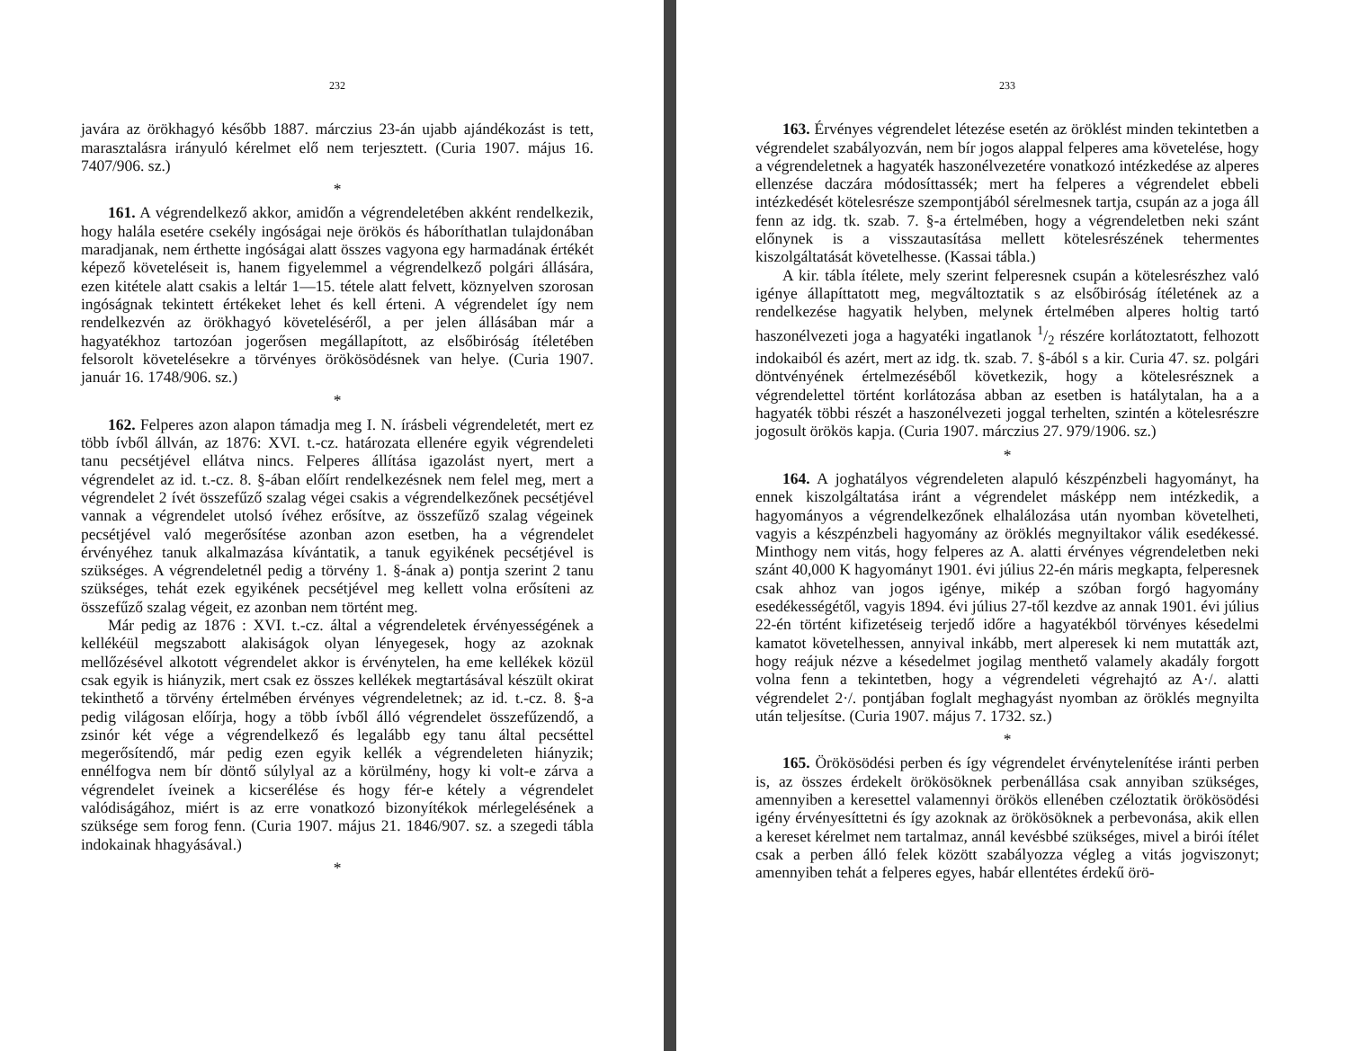232
javára az örökhagyó később 1887. márczius 23-án ujabb ajándékozást is tett, marasztalásra irányuló kérelmet elő nem terjesztett. (Curia 1907. május 16. 7407/906. sz.)
*
161. A végrendelkező akkor, amidőn a végrendeletében akként rendelkezik, hogy halála esetére csekély ingóságai neje örökös és háboríthatlan tulajdonában maradjanak, nem érthette ingóságai alatt összes vagyona egy harmadának értékét képező követeléseit is, hanem figyelemmel a végrendelkező polgári állására, ezen kitétele alatt csakis a leltár 1—15. tétele alatt felvett, köznyelven szorosan ingóságnak tekintett értékeket lehet és kell érteni. A végrendelet így nem rendelkezvén az örökhagyó követeléséről, a per jelen állásában már a hagyatékhoz tartozóan jogerősen megállapított, az elsőbiróság ítéletében felsorolt követelésekre a törvényes örökösödésnek van helye. (Curia 1907. január 16. 1748/906. sz.)
*
162. Felperes azon alapon támadja meg I. N. írásbeli végrendeletét, mert ez több ívből állván, az 1876: XVI. t.-cz. határozata ellenére egyik végrendeleti tanu pecsétjével ellátva nincs. Felperes állítása igazolást nyert, mert a végrendelet az id. t.-cz. 8. §-ában előírt rendelkezésnek nem felel meg, mert a végrendelet 2 ívét összefűző szalag végei csakis a végrendelkezőnek pecsétjével vannak a végrendelet utolsó ívéhez erősítve, az összefűző szalag végeinek pecsétjével való megerősítése azonban azon esetben, ha a végrendelet érvényéhez tanuk alkalmazása kívántatik, a tanuk egyikének pecsétjével is szükséges. A végrendeletnél pedig a törvény 1. §-ának a) pontja szerint 2 tanu szükséges, tehát ezek egyikének pecsétjével meg kellett volna erősíteni az összefűző szalag végeit, ez azonban nem történt meg.
Már pedig az 1876 : XVI. t.-cz. által a végrendeletek érvényességének a kellékéül megszabott alakiságok olyan lényegesek, hogy az azoknak mellőzésével alkotott végrendelet akkor is érvénytelen, ha eme kellékek közül csak egyik is hiányzik, mert csak ez összes kellékek megtartásával készült okirat tekinthető a törvény értelmében érvényes végrendeletnek; az id. t.-cz. 8. §-a pedig világosan előírja, hogy a több ívből álló végrendelet összefűzendő, a zsinór két vége a végrendelkező és legalább egy tanu által pecséttel megerősítendő, már pedig ezen egyik kellék a végrendeleten hiányzik; ennélfogva nem bír döntő súlylyal az a körülmény, hogy ki volt-e zárva a végrendelet íveinek a kicserélése és hogy fér-e kétely a végrendelet valódiságához, miért is az erre vonatkozó bizonyítékok mérlegelésének a szüksége sem forog fenn. (Curia 1907. május 21. 1846/907. sz. a szegedi tábla indokainak hhagyásával.)
*
233
163. Érvényes végrendelet létezése esetén az öröklést minden tekintetben a végrendelet szabályozván, nem bír jogos alappal felperes ama követelése, hogy a végrendeletnek a hagyaték haszonélvezetére vonatkozó intézkedése az alperes ellenzése daczára módosíttassék; mert ha felperes a végrendelet ebbeli intézkedését kötelesrésze szempontjából sérelmesnek tartja, csupán az a joga áll fenn az idg. tk. szab. 7. §-a értelmében, hogy a végrendeletben neki szánt előnynek is a visszautasítása mellett kötelesrészének tehermentes kiszolgáltatását követelhesse. (Kassai tábla.)
A kir. tábla ítélete, mely szerint felperesnek csupán a kötelesrészhez való igénye állapíttatott meg, megváltoztatik s az elsőbiróság ítéletének az a rendelkezése hagyatik helyben, melynek értelmében alperes holtig tartó haszonélvezeti joga a hagyatéki ingatlanok 1/2 részére korlátoztatott, felhozott indokaiból és azért, mert az idg. tk. szab. 7. §-ából s a kir. Curia 47. sz. polgári döntvényének értelmezéséből következik, hogy a kötelesrésznek a végrendelettel történt korlátozása abban az esetben is hatálytalan, ha a a hagyaték többi részét a haszonélvezeti joggal terhelten, szintén a kötelesrészre jogosult örökös kapja. (Curia 1907. márczius 27. 979/1906. sz.)
*
164. A joghatályos végrendeleten alapuló készpénzbeli hagyományt, ha ennek kiszolgáltatása iránt a végrendelet másképp nem intézkedik, a hagyományos a végrendelkezőnek elhalálozása után nyomban követelheti, vagyis a készpénzbeli hagyomány az öröklés megnyiltakor válik esedékessé. Minthogy nem vitás, hogy felperes az A. alatti érvényes végrendeletben neki szánt 40,000 K hagyományt 1901. évi július 22-én máris megkapta, felperesnek csak ahhoz van jogos igénye, mikép a szóban forgó hagyomány esedékességétől, vagyis 1894. évi július 27-től kezdve az annak 1901. évi július 22-én történt kifizetéseig terjedő időre a hagyatékból törvényes késedelmi kamatot követelhessen, annyival inkább, mert alperesek ki nem mutatták azt, hogy reájuk nézve a késedelmet jogilag menthető valamely akadály forgott volna fenn a tekintetben, hogy a végrendeleti végrehajtó az A·/. alatti végrendelet 2·/. pontjában foglalt meghagyást nyomban az öröklés megnyilta után teljesítse. (Curia 1907. május 7. 1732. sz.)
*
165. Örökösödési perben és így végrendelet érvénytelenítése iránti perben is, az összes érdekelt örökösöknek perbenállása csak annyiban szükséges, amennyiben a keresettel valamennyi örökös ellenében czéloztatik örökösödési igény érvényesíttetni és így azoknak az örökösöknek a perbevonása, akik ellen a kereset kérelmet nem tartalmaz, annál kevésbbé szükséges, mivel a birói ítélet csak a perben álló felek között szabályozza végleg a vitás jogviszonyt; amennyiben tehát a felperes egyes, habár ellentétes érdekű örö-